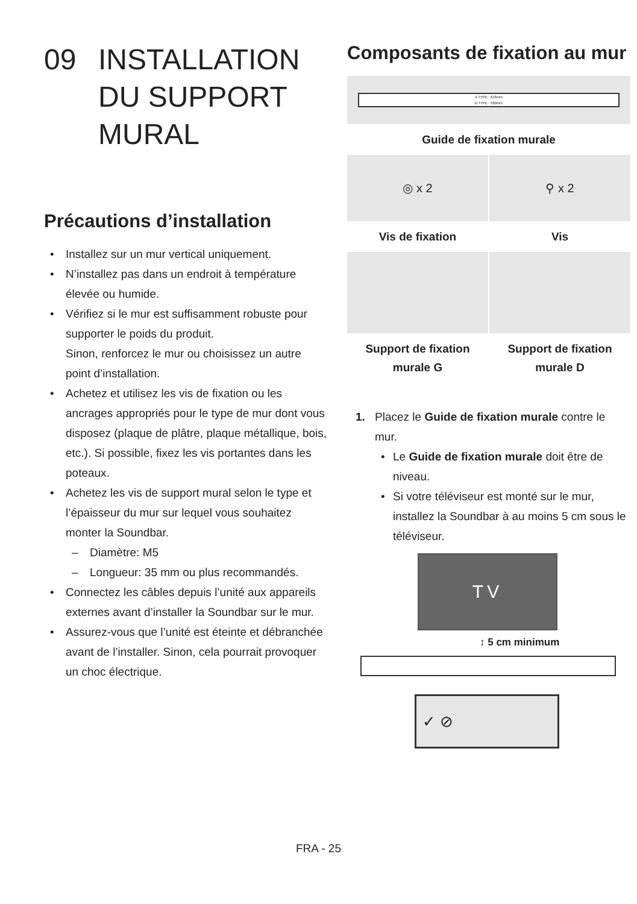09 INSTALLATION
DU SUPPORT
MURAL
Précautions d’installation
• Installez sur un mur vertical uniquement.
• N’installez pas dans un endroit à température élevée ou humide.
• Vérifiez si le mur est suffisamment robuste pour supporter le poids du produit.
Sinon, renforcez le mur ou choisissez un autre point d’installation.
• Achetez et utilisez les vis de fixation ou les ancrages appropriés pour le type de mur dont vous disposez (plaque de plâtre, plaque métallique, bois, etc.). Si possible, fixez les vis portantes dans les poteaux.
• Achetez les vis de support mural selon le type et l’épaisseur du mur sur lequel vous souhaitez monter la Soundbar.
– Diamètre: M5
– Longueur: 35 mm ou plus recommandés.
• Connectez les câbles depuis l’unité aux appareils externes avant d’installer la Soundbar sur le mur.
• Assurez-vous que l’unité est éteinte et débranchée avant de l’installer. Sinon, cela pourrait provoquer un choc électrique.
Composants de fixation au mur
A TYPE : 616mm
B TYPE : 560mm
Guide de fixation murale
◎ x 2
⚲ x 2
Vis de fixation
Vis
Support de fixation
murale G
Support de fixation
murale D
1. Placez le Guide de fixation murale contre le mur.
• Le Guide de fixation murale doit être de niveau.
• Si votre téléviseur est monté sur le mur, installez la Soundbar à au moins 5 cm sous le téléviseur.
TV
↕ 5 cm minimum
✓ ⊘
FRA - 25